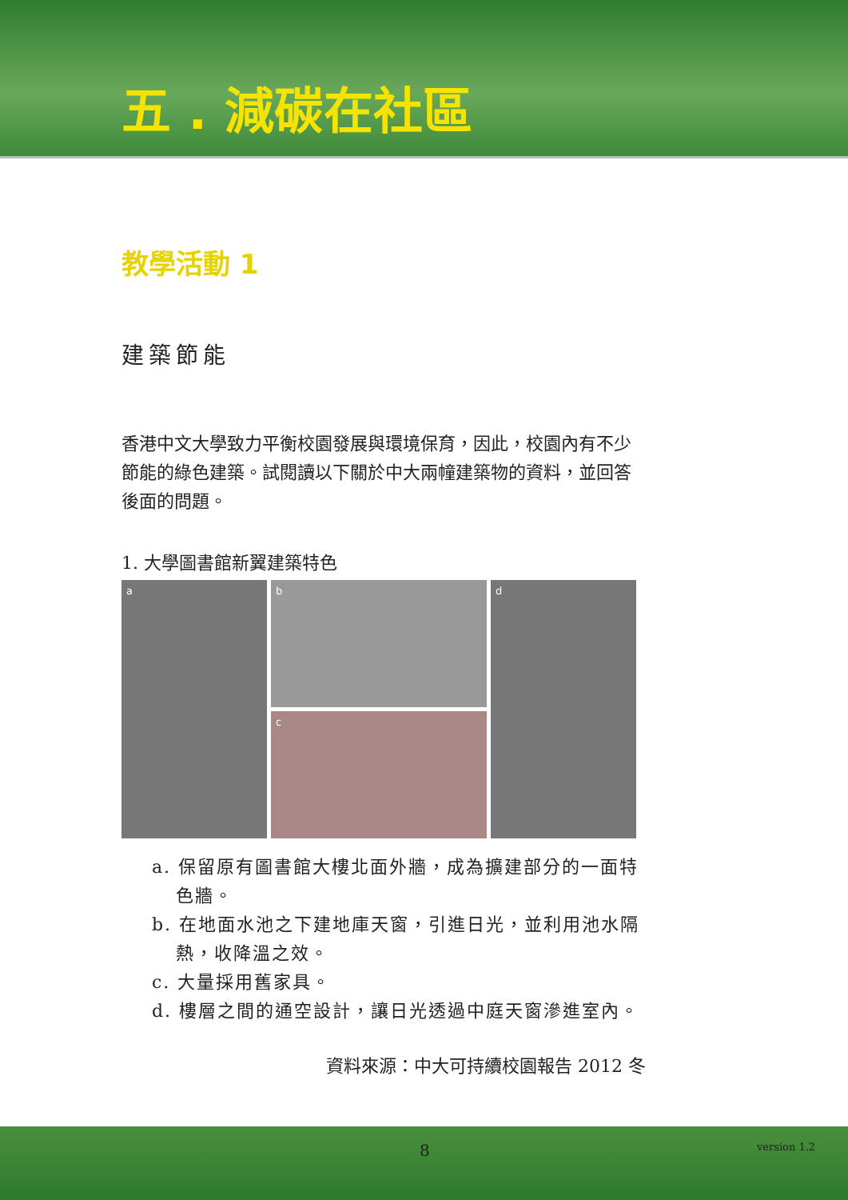五 . 減碳在社區
教學活動 1
建築節能
香港中文大學致力平衡校園發展與環境保育，因此，校園內有不少節能的綠色建築。試閱讀以下關於中大兩幢建築物的資料，並回答後面的問題。
1. 大學圖書館新翼建築特色
a b
c
d
a. 保留原有圖書館大樓北面外牆，成為擴建部分的一面特色牆。
b. 在地面水池之下建地庫天窗，引進日光，並利用池水隔熱，收降溫之效。
c. 大量採用舊家具。
d. 樓層之間的通空設計，讓日光透過中庭天窗滲進室內。
資料來源：中大可持續校園報告 2012 冬
8 version 1.2